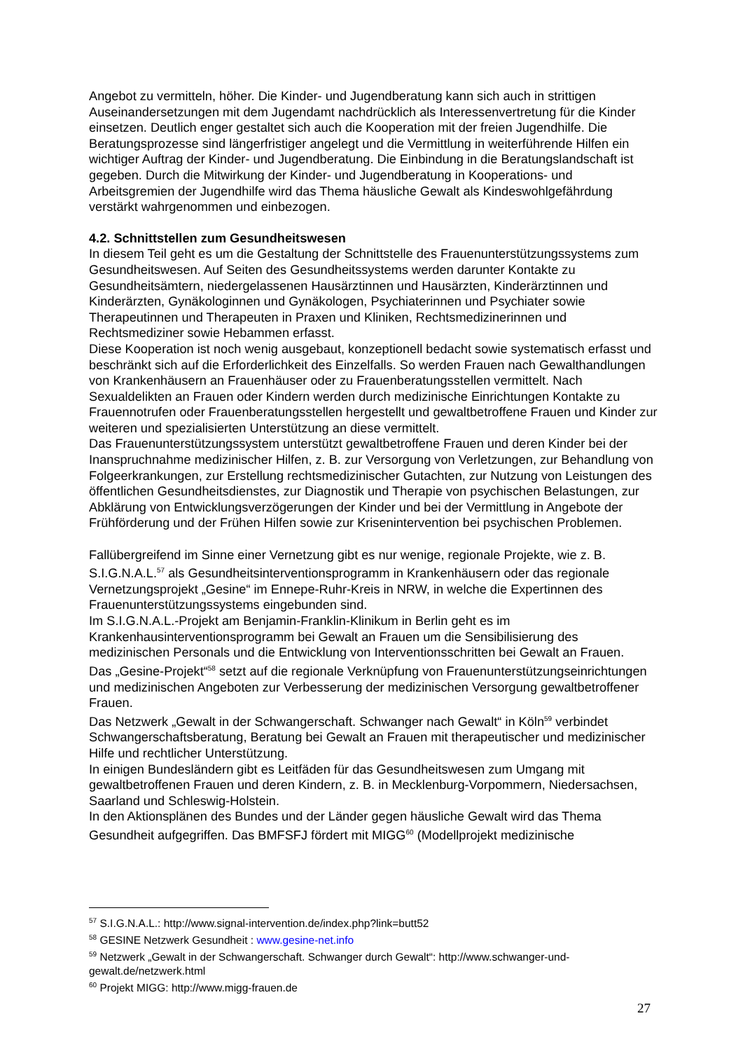Angebot zu vermitteln, höher. Die Kinder- und Jugendberatung kann sich auch in strittigen Auseinandersetzungen mit dem Jugendamt nachdrücklich als Interessenvertretung für die Kinder einsetzen. Deutlich enger gestaltet sich auch die Kooperation mit der freien Jugendhilfe. Die Beratungsprozesse sind längerfristiger angelegt und die Vermittlung in weiterführende Hilfen ein wichtiger Auftrag der Kinder- und Jugendberatung. Die Einbindung in die Beratungslandschaft ist gegeben. Durch die Mitwirkung der Kinder- und Jugendberatung in Kooperations- und Arbeitsgremien der Jugendhilfe wird das Thema häusliche Gewalt als Kindeswohlgefährdung verstärkt wahrgenommen und einbezogen.
4.2. Schnittstellen zum Gesundheitswesen
In diesem Teil geht es um die Gestaltung der Schnittstelle des Frauenunterstützungssystems zum Gesundheitswesen. Auf Seiten des Gesundheitssystems werden darunter Kontakte zu Gesundheitsämtern, niedergelassenen Hausärztinnen und Hausärzten, Kinderärztinnen und Kinderärzten, Gynäkologinnen und Gynäkologen, Psychiaterinnen und Psychiater sowie Therapeutinnen und Therapeuten in Praxen und Kliniken, Rechtsmedizinerinnen und Rechtsmediziner sowie Hebammen erfasst.
Diese Kooperation ist noch wenig ausgebaut, konzeptionell bedacht sowie systematisch erfasst und beschränkt sich auf die Erforderlichkeit des Einzelfalls. So werden Frauen nach Gewalthandlungen von Krankenhäusern an Frauenhäuser oder zu Frauenberatungsstellen vermittelt. Nach Sexualdelikten an Frauen oder Kindern werden durch medizinische Einrichtungen Kontakte zu Frauennotrufen oder Frauenberatungsstellen hergestellt und gewaltbetroffene Frauen und Kinder zur weiteren und spezialisierten Unterstützung an diese vermittelt.
Das Frauenunterstützungssystem unterstützt gewaltbetroffene Frauen und deren Kinder bei der Inanspruchnahme medizinischer Hilfen, z. B. zur Versorgung von Verletzungen, zur Behandlung von Folgeerkrankungen, zur Erstellung rechtsmedizinischer Gutachten, zur Nutzung von Leistungen des öffentlichen Gesundheitsdienstes, zur Diagnostik und Therapie von psychischen Belastungen, zur Abklärung von Entwicklungsverzögerungen der Kinder und bei der Vermittlung in Angebote der Frühförderung und der Frühen Hilfen sowie zur Krisenintervention bei psychischen Problemen.
Fallübergreifend im Sinne einer Vernetzung gibt es nur wenige, regionale Projekte, wie z. B. S.I.G.N.A.L.<sup>57</sup> als Gesundheitsinterventionsprogramm in Krankenhäusern oder das regionale Vernetzungsprojekt „Gesine“ im Ennepe-Ruhr-Kreis in NRW, in welche die Expertinnen des Frauenunterstützungssystems eingebunden sind.
Im S.I.G.N.A.L.-Projekt am Benjamin-Franklin-Klinikum in Berlin geht es im Krankenhausinterventionsprogramm bei Gewalt an Frauen um die Sensibilisierung des medizinischen Personals und die Entwicklung von Interventionsschritten bei Gewalt an Frauen.
Das „Gesine-Projekt“<sup>58</sup> setzt auf die regionale Verknüpfung von Frauenunterstützungseinrichtungen und medizinischen Angeboten zur Verbesserung der medizinischen Versorgung gewaltbetroffener Frauen.
Das Netzwerk „Gewalt in der Schwangerschaft. Schwanger nach Gewalt“ in Köln<sup>59</sup> verbindet Schwangerschaftsberatung, Beratung bei Gewalt an Frauen mit therapeutischer und medizinischer Hilfe und rechtlicher Unterstützung.
In einigen Bundesländern gibt es Leitfäden für das Gesundheitswesen zum Umgang mit gewaltbetroffenen Frauen und deren Kindern, z. B. in Mecklenburg-Vorpommern, Niedersachsen, Saarland und Schleswig-Holstein.
In den Aktionsplänen des Bundes und der Länder gegen häusliche Gewalt wird das Thema Gesundheit aufgegriffen. Das BMFSFJ fördert mit MIGG<sup>60</sup> (Modellprojekt medizinische
<sup>57</sup> S.I.G.N.A.L.: http://www.signal-intervention.de/index.php?link=butt52
<sup>58</sup> GESINE Netzwerk Gesundheit : www.gesine-net.info
<sup>59</sup> Netzwerk „Gewalt in der Schwangerschaft. Schwanger durch Gewalt“: http://www.schwanger-und-gewalt.de/netzwerk.html
<sup>60</sup> Projekt MIGG: http://www.migg-frauen.de
27